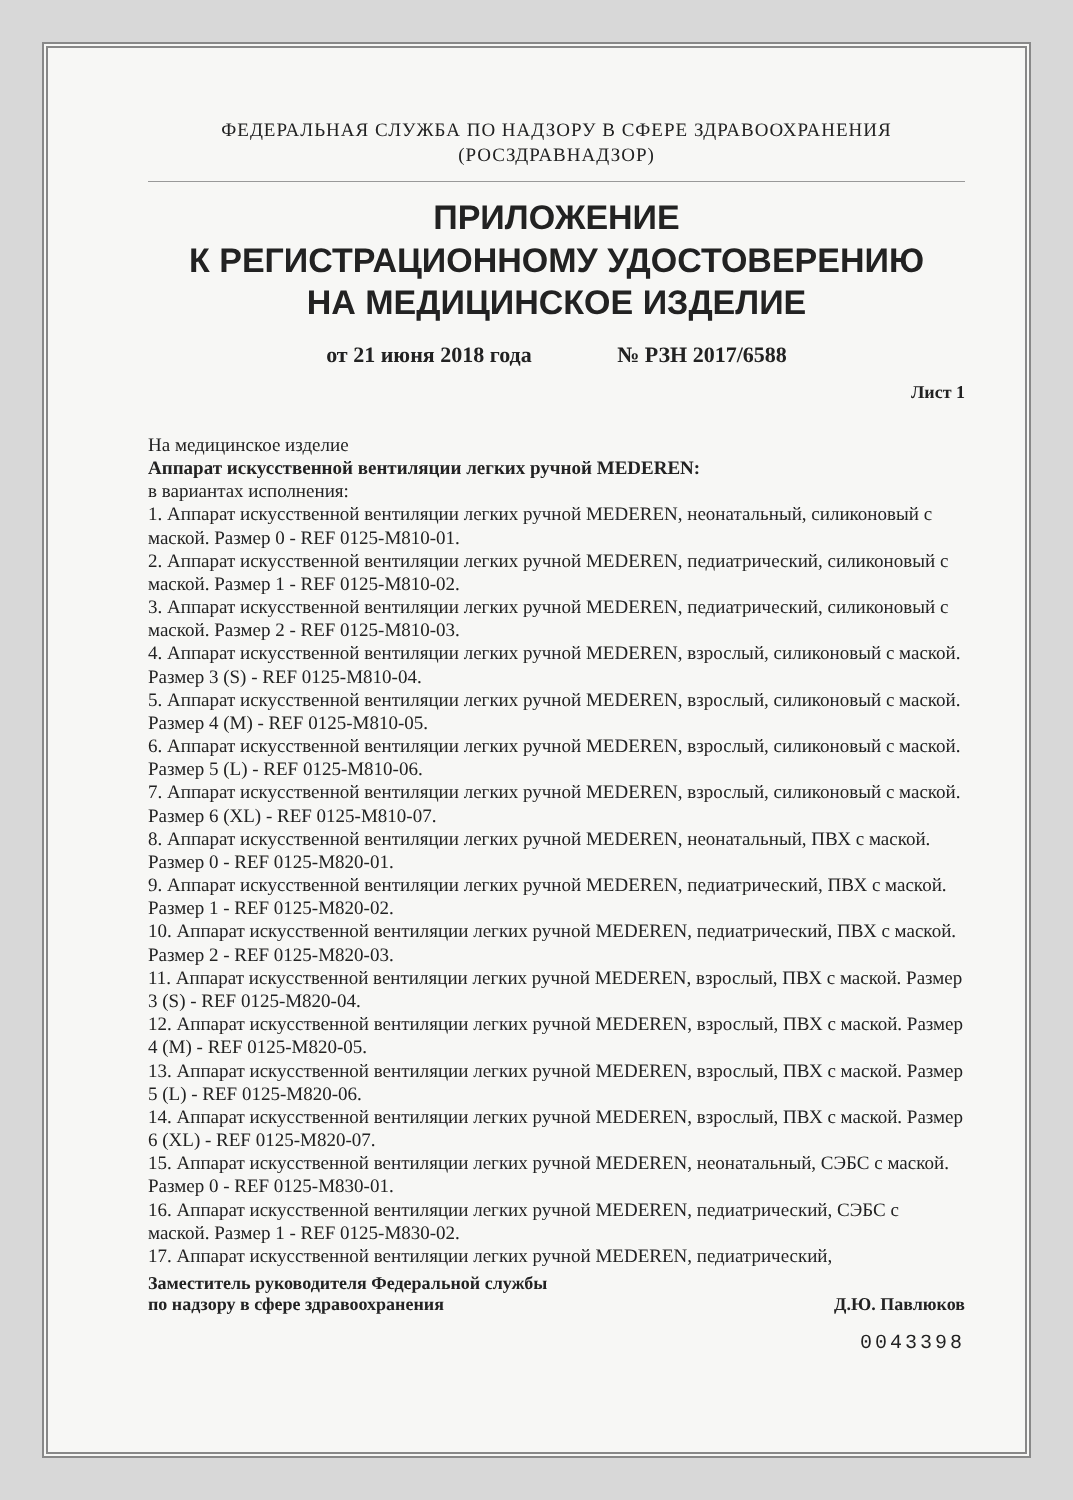ФЕДЕРАЛЬНАЯ СЛУЖБА ПО НАДЗОРУ В СФЕРЕ ЗДРАВООХРАНЕНИЯ
(РОСЗДРАВНАДЗОР)
ПРИЛОЖЕНИЕ
К РЕГИСТРАЦИОННОМУ УДОСТОВЕРЕНИЮ
НА МЕДИЦИНСКОЕ ИЗДЕЛИЕ
от 21 июня 2018 года № РЗН 2017/6588
Лист 1
На медицинское изделие
Аппарат искусственной вентиляции легких ручной MEDEREN:
в вариантах исполнения:
1. Аппарат искусственной вентиляции легких ручной MEDEREN, неонатальный, силиконовый с маской. Размер 0 - REF 0125-M810-01.
2. Аппарат искусственной вентиляции легких ручной MEDEREN, педиатрический, силиконовый с маской. Размер 1 - REF 0125-M810-02.
3. Аппарат искусственной вентиляции легких ручной MEDEREN, педиатрический, силиконовый с маской. Размер 2 - REF 0125-M810-03.
4. Аппарат искусственной вентиляции легких ручной MEDEREN, взрослый, силиконовый с маской. Размер 3 (S) - REF 0125-M810-04.
5. Аппарат искусственной вентиляции легких ручной MEDEREN, взрослый, силиконовый с маской. Размер 4 (M) - REF 0125-M810-05.
6. Аппарат искусственной вентиляции легких ручной MEDEREN, взрослый, силиконовый с маской. Размер 5 (L) - REF 0125-M810-06.
7. Аппарат искусственной вентиляции легких ручной MEDEREN, взрослый, силиконовый с маской. Размер 6 (XL) - REF 0125-M810-07.
8. Аппарат искусственной вентиляции легких ручной MEDEREN, неонатальный, ПВХ с маской. Размер 0 - REF 0125-M820-01.
9. Аппарат искусственной вентиляции легких ручной MEDEREN, педиатрический, ПВХ с маской. Размер 1 - REF 0125-M820-02.
10. Аппарат искусственной вентиляции легких ручной MEDEREN, педиатрический, ПВХ с маской. Размер 2 - REF 0125-M820-03.
11. Аппарат искусственной вентиляции легких ручной MEDEREN, взрослый, ПВХ с маской. Размер 3 (S) - REF 0125-M820-04.
12. Аппарат искусственной вентиляции легких ручной MEDEREN, взрослый, ПВХ с маской. Размер 4 (M) - REF 0125-M820-05.
13. Аппарат искусственной вентиляции легких ручной MEDEREN, взрослый, ПВХ с маской. Размер 5 (L) - REF 0125-M820-06.
14. Аппарат искусственной вентиляции легких ручной MEDEREN, взрослый, ПВХ с маской. Размер 6 (XL) - REF 0125-M820-07.
15. Аппарат искусственной вентиляции легких ручной MEDEREN, неонатальный, СЭБС с маской. Размер 0 - REF 0125-M830-01.
16. Аппарат искусственной вентиляции легких ручной MEDEREN, педиатрический, СЭБС с маской. Размер 1 - REF 0125-M830-02.
17. Аппарат искусственной вентиляции легких ручной MEDEREN, педиатрический,
Заместитель руководителя Федеральной службы
по надзору в сфере здравоохранения
Д.Ю. Павлюков
0043398